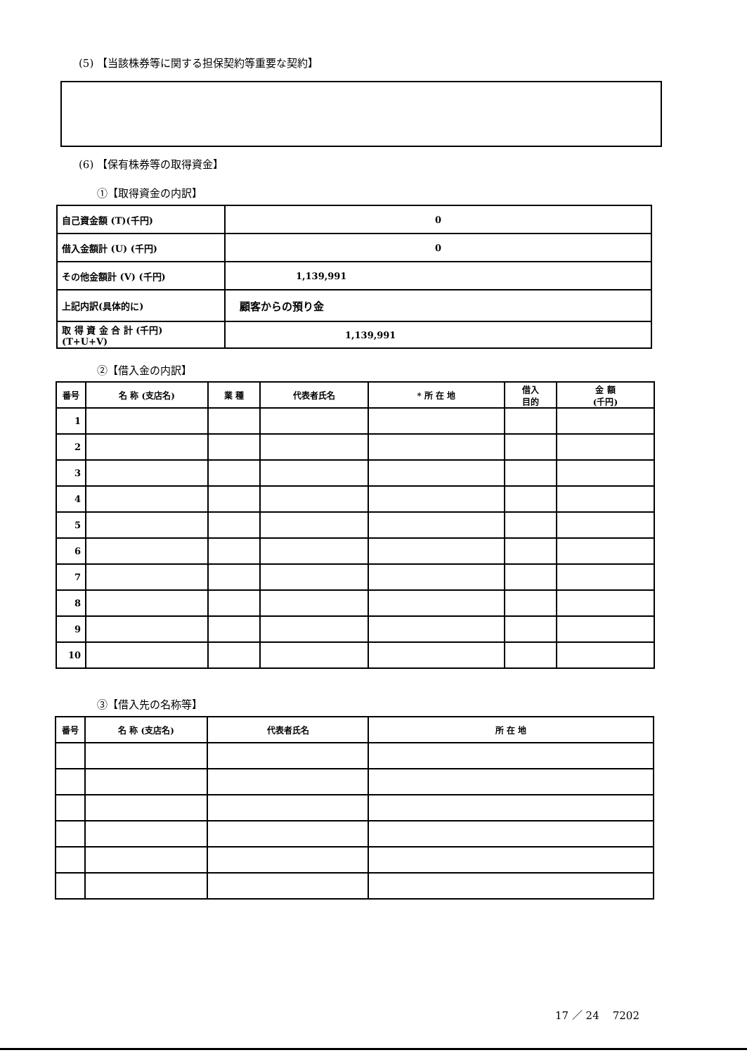(5) 【当該株券等に関する担保契約等重要な契約】
(6) 【保有株券等の取得資金】
①【取得資金の内訳】
| 自己資金額 (T)(千円) | 0 |
| 借入金額計 (U) (千円) | 0 |
| その他金額計 (V) (千円) | 1,139,991 |
| 上記内訳(具体的に) | 顧客からの預り金 |
| 取 得 資 金 合 計 (千円) (T+U+V) | 1,139,991 |
②【借入金の内訳】
| 番号 | 名 称 (支店名) | 業 種 | 代表者氏名 | * 所 在 地 | 借入 目的 | 金 額 (千円) |
| --- | --- | --- | --- | --- | --- | --- |
| 1 | | | | | | |
| 2 | | | | | | |
| 3 | | | | | | |
| 4 | | | | | | |
| 5 | | | | | | |
| 6 | | | | | | |
| 7 | | | | | | |
| 8 | | | | | | |
| 9 | | | | | | |
| 10 | | | | | | |
③【借入先の名称等】
| 番号 | 名 称 (支店名) | 代表者氏名 | 所 在 地 |
| --- | --- | --- | --- |
17 ／ 24 7202